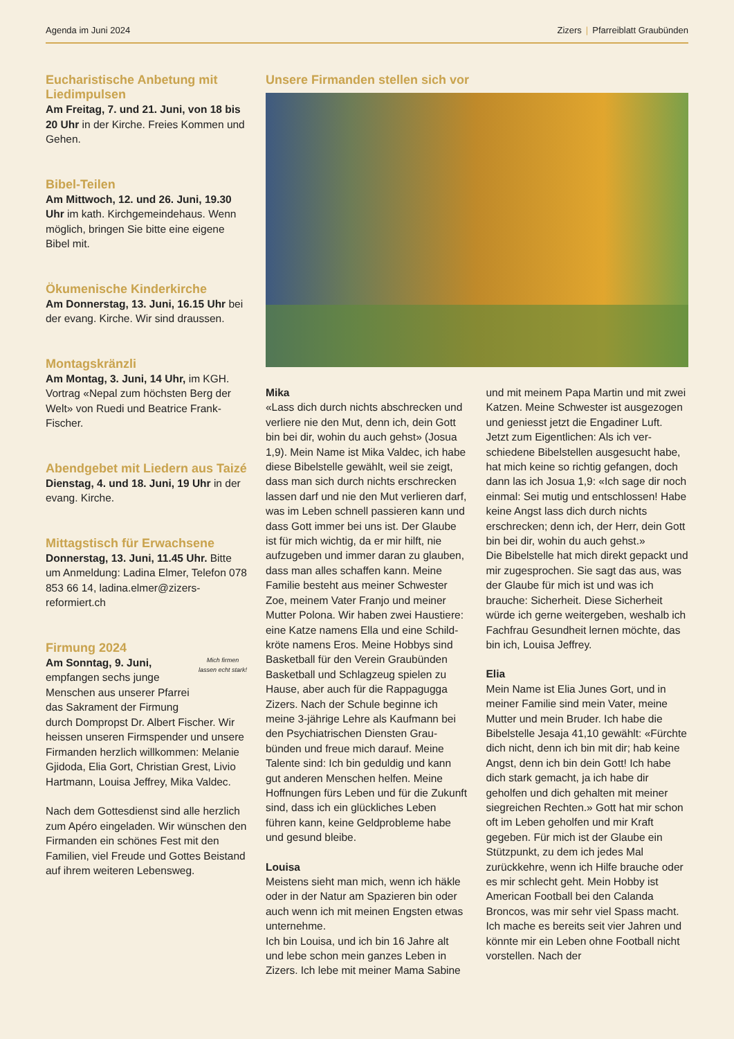Agenda im Juni 2024 Zizers | Pfarreiblatt Graubünden
Eucharistische Anbetung mit Liedimpulsen
Am Freitag, 7. und 21. Juni, von 18 bis 20 Uhr in der Kirche. Freies Kommen und Gehen.
Bibel-Teilen
Am Mittwoch, 12. und 26. Juni, 19.30 Uhr im kath. Kirchgemeinde­haus. Wenn möglich, bringen Sie bitte eine eigene Bibel mit.
Ökumenische Kinderkirche
Am Donnerstag, 13. Juni, 16.15 Uhr bei der evang. Kirche. Wir sind draussen.
Montagskränzli
Am Montag, 3. Juni, 14 Uhr, im KGH. Vortrag «Nepal zum höchsten Berg der Welt» von Ruedi und Beatrice Frank-Fischer.
Abendgebet mit Liedern aus Taizé
Dienstag, 4. und 18. Juni, 19 Uhr in der evang. Kirche.
Mittagstisch für Erwachsene
Donnerstag, 13. Juni, 11.45 Uhr. Bitte um Anmeldung: Ladina Elmer, Telefon 078 853 66 14, ladina.elmer@zizers-reformiert.ch
Firmung 2024
Mich firmen lassen echt stark!
Am Sonntag, 9. Juni, empfangen sechs junge Menschen aus unserer Pfarrei das Sakrament der Firmung durch Dompropst Dr. Albert Fischer. Wir heissen unseren Firmspen­der und unsere Firmanden herzlich willkommen: Melanie Gjidoda, Elia Gort, Christian Grest, Livio Hartmann, Louisa Jeffrey, Mika Valdec.
Nach dem Gottesdienst sind alle herzlich zum Apéro eingeladen. Wir wünschen den Firmanden ein schönes Fest mit den Familien, viel Freude und Gottes Beistand auf ihrem weiteren Lebensweg.
Unsere Firmanden stellen sich vor
Mika
«Lass dich durch nichts abschrecken und verliere nie den Mut, denn ich, dein Gott bin bei dir, wohin du auch gehst» (Josua 1,9). Mein Name ist Mika Valdec, ich habe diese Bibelstelle gewählt, weil sie zeigt, dass man sich durch nichts er­schrecken lassen darf und nie den Mut verlieren darf, was im Leben schnell passieren kann und dass Gott immer bei uns ist. Der Glaube ist für mich wichtig, da er mir hilft, nie aufzugeben und immer daran zu glauben, dass man alles schaffen kann. Meine Familie besteht aus meiner Schwester Zoe, meinem Vater Franjo und meiner Mutter Polona. Wir haben zwei Haustiere: eine Katze namens Ella und eine Schild­kröte namens Eros. Meine Hobbys sind Basketball für den Verein Graubünden Basketball und Schlagzeug spielen zu Hause, aber auch für die Rappagugga Zizers. Nach der Schule beginne ich meine 3-jährige Lehre als Kaufmann bei den Psychiatrischen Diensten Grau­bünden und freue mich darauf. Meine Talente sind: Ich bin geduldig und kann gut anderen Menschen helfen. Meine Hoffnungen fürs Leben und für die Zukunft sind, dass ich ein glückliches Leben führen kann, keine Geldproble­me habe und gesund bleibe.
Louisa
Meistens sieht man mich, wenn ich häkle oder in der Natur am Spazieren bin oder auch wenn ich mit meinen Engsten etwas unternehme.
Ich bin Louisa, und ich bin 16 Jahre alt und lebe schon mein ganzes Leben in Zizers. Ich lebe mit meiner Mama Sabine und mit meinem Papa Martin und mit zwei Katzen. Meine Schwester ist ausgezogen und geniesst jetzt die Engadiner Luft.
Jetzt zum Eigentlichen: Als ich ver­schiedene Bibelstellen ausgesucht habe, hat mich keine so richtig ge­fangen, doch dann las ich Josua 1,9: «Ich sage dir noch einmal: Sei mutig und entschlossen! Habe keine Angst lass dich durch nichts erschrecken; denn ich, der Herr, dein Gott bin bei dir, wohin du auch gehst.»
Die Bibelstelle hat mich direkt gepackt und mir zugesprochen. Sie sagt das aus, was der Glaube für mich ist und was ich brauche: Sicherheit. Diese Si­cherheit würde ich gerne weitergeben, weshalb ich Fachfrau Gesundheit ler­nen möchte, das bin ich, Louisa Jeffrey.
Elia
Mein Name ist Elia Junes Gort, und in meiner Familie sind mein Vater, meine Mutter und mein Bruder. Ich habe die Bibelstelle Jesaja 41,10 gewählt: «Fürchte dich nicht, denn ich bin mit dir; hab keine Angst, denn ich bin dein Gott! Ich habe dich stark gemacht, ja ich habe dir geholfen und dich gehalten mit meiner siegreichen Rechten.» Gott hat mir schon oft im Leben geholfen und mir Kraft gegeben. Für mich ist der Glaube ein Stützpunkt, zu dem ich jedes Mal zurückkehre, wenn ich Hilfe brauche oder es mir schlecht geht. Mein Hobby ist American Football bei den Calanda Broncos, was mir sehr viel Spass macht. Ich mache es bereits seit vier Jahren und könnte mir ein Leben ohne Football nicht vorstellen. Nach der